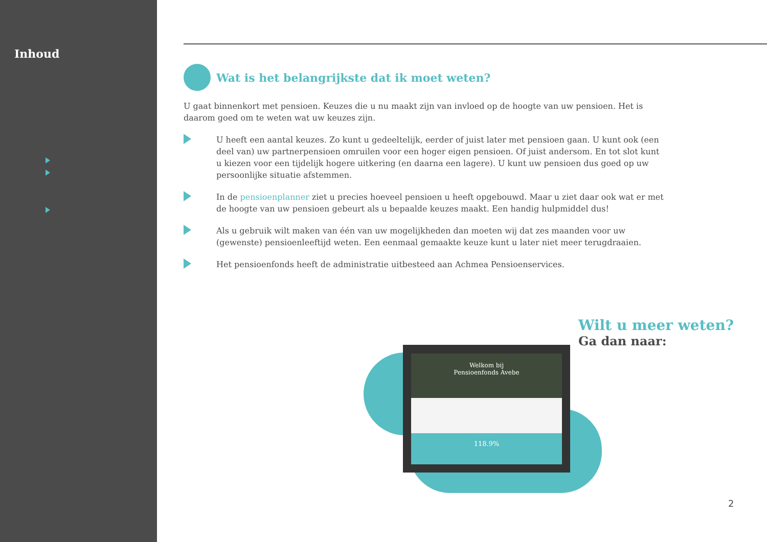Inhoud
Wat is het belangrijkste dat ik moet weten?
U gaat binnenkort met pensioen. Keuzes die u nu maakt zijn van invloed op de hoogte van uw pensioen. Het is daarom goed om te weten wat uw keuzes zijn.
U heeft een aantal keuzes. Zo kunt u gedeeltelijk, eerder of juist later met pensioen gaan. U kunt ook (een deel van) uw partnerpensioen omruilen voor een hoger eigen pensioen. Of juist andersom. En tot slot kunt u kiezen voor een tijdelijk hogere uitkering (en daarna een lagere). U kunt uw pensioen dus goed op uw persoonlijke situatie afstemmen.
In de pensioenplanner ziet u precies hoeveel pensioen u heeft opgebouwd. Maar u ziet daar ook wat er met de hoogte van uw pensioen gebeurt als u bepaalde keuzes maakt. Een handig hulpmiddel dus!
Als u gebruik wilt maken van één van uw mogelijkheden dan moeten wij dat zes maanden voor uw (gewenste) pensioenleeftijd weten. Een eenmaal gemaakte keuze kunt u later niet meer terugdraaien.
Het pensioenfonds heeft de administratie uitbesteed aan Achmea Pensioenservices.
Welkom bij
Pensioenfonds Avebe
118.9%
Wilt u meer weten?
Ga dan naar:
2